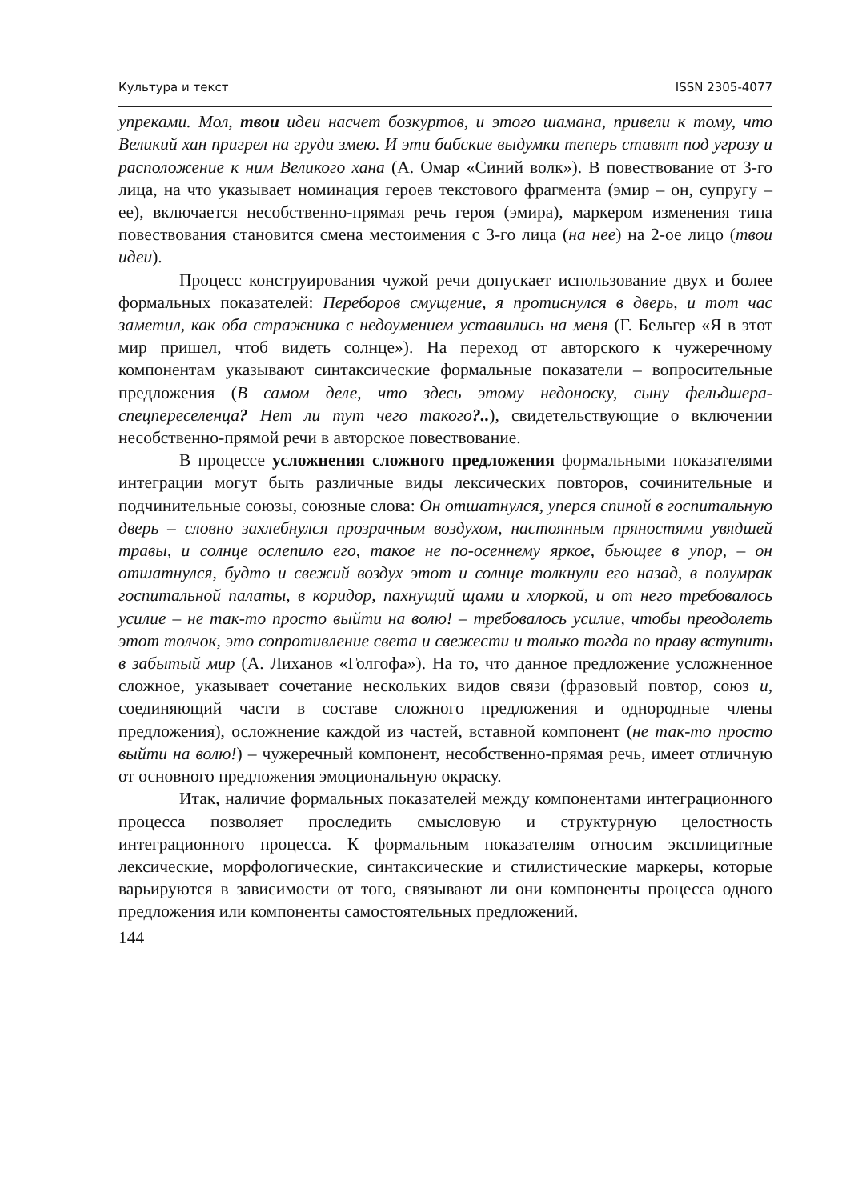Культура и текст ISSN 2305-4077
упреками. Мол, твои идеи насчет бозкуртов, и этого шамана, привели к тому, что Великий хан пригрел на груди змею. И эти бабские выдумки теперь ставят под угрозу и расположение к ним Великого хана (А. Омар «Синий волк»). В повествование от 3-го лица, на что указывает номинация героев текстового фрагмента (эмир – он, супругу – ее), включается несобственно-прямая речь героя (эмира), маркером изменения типа повествования становится смена местоимения с 3-го лица (на нее) на 2-ое лицо (твои идеи).
Процесс конструирования чужой речи допускает использование двух и более формальных показателей: Переборов смущение, я протиснулся в дверь, и тот час заметил, как оба стражника с недоумением уставились на меня (Г. Бельгер «Я в этот мир пришел, чтоб видеть солнце»). На переход от авторского к чужеречному компонентам указывают синтаксические формальные показатели – вопросительные предложения (В самом деле, что здесь этому недоноску, сыну фельдшера-спецпереселенца? Нет ли тут чего такого?..), свидетельствующие о включении несобственно-прямой речи в авторское повествование.
В процессе усложнения сложного предложения формальными показателями интеграции могут быть различные виды лексических повторов, сочинительные и подчинительные союзы, союзные слова: Он отшатнулся, уперся спиной в госпитальную дверь – словно захлебнулся прозрачным воздухом, настоянным пряностями увядшей травы, и солнце ослепило его, такое не по-осеннему яркое, бьющее в упор, – он отшатнулся, будто и свежий воздух этот и солнце толкнули его назад, в полумрак госпитальной палаты, в коридор, пахнущий щами и хлоркой, и от него требовалось усилие – не так-то просто выйти на волю! – требовалось усилие, чтобы преодолеть этот толчок, это сопротивление света и свежести и только тогда по праву вступить в забытый мир (А. Лиханов «Голгофа»). На то, что данное предложение усложненное сложное, указывает сочетание нескольких видов связи (фразовый повтор, союз и, соединяющий части в составе сложного предложения и однородные члены предложения), осложнение каждой из частей, вставной компонент (не так-то просто выйти на волю!) – чужеречный компонент, несобственно-прямая речь, имеет отличную от основного предложения эмоциональную окраску.
Итак, наличие формальных показателей между компонентами интеграционного процесса позволяет проследить смысловую и структурную целостность интеграционного процесса. К формальным показателям относим эксплицитные лексические, морфологические, синтаксические и стилистические маркеры, которые варьируются в зависимости от того, связывают ли они компоненты процесса одного предложения или компоненты самостоятельных предложений.
144